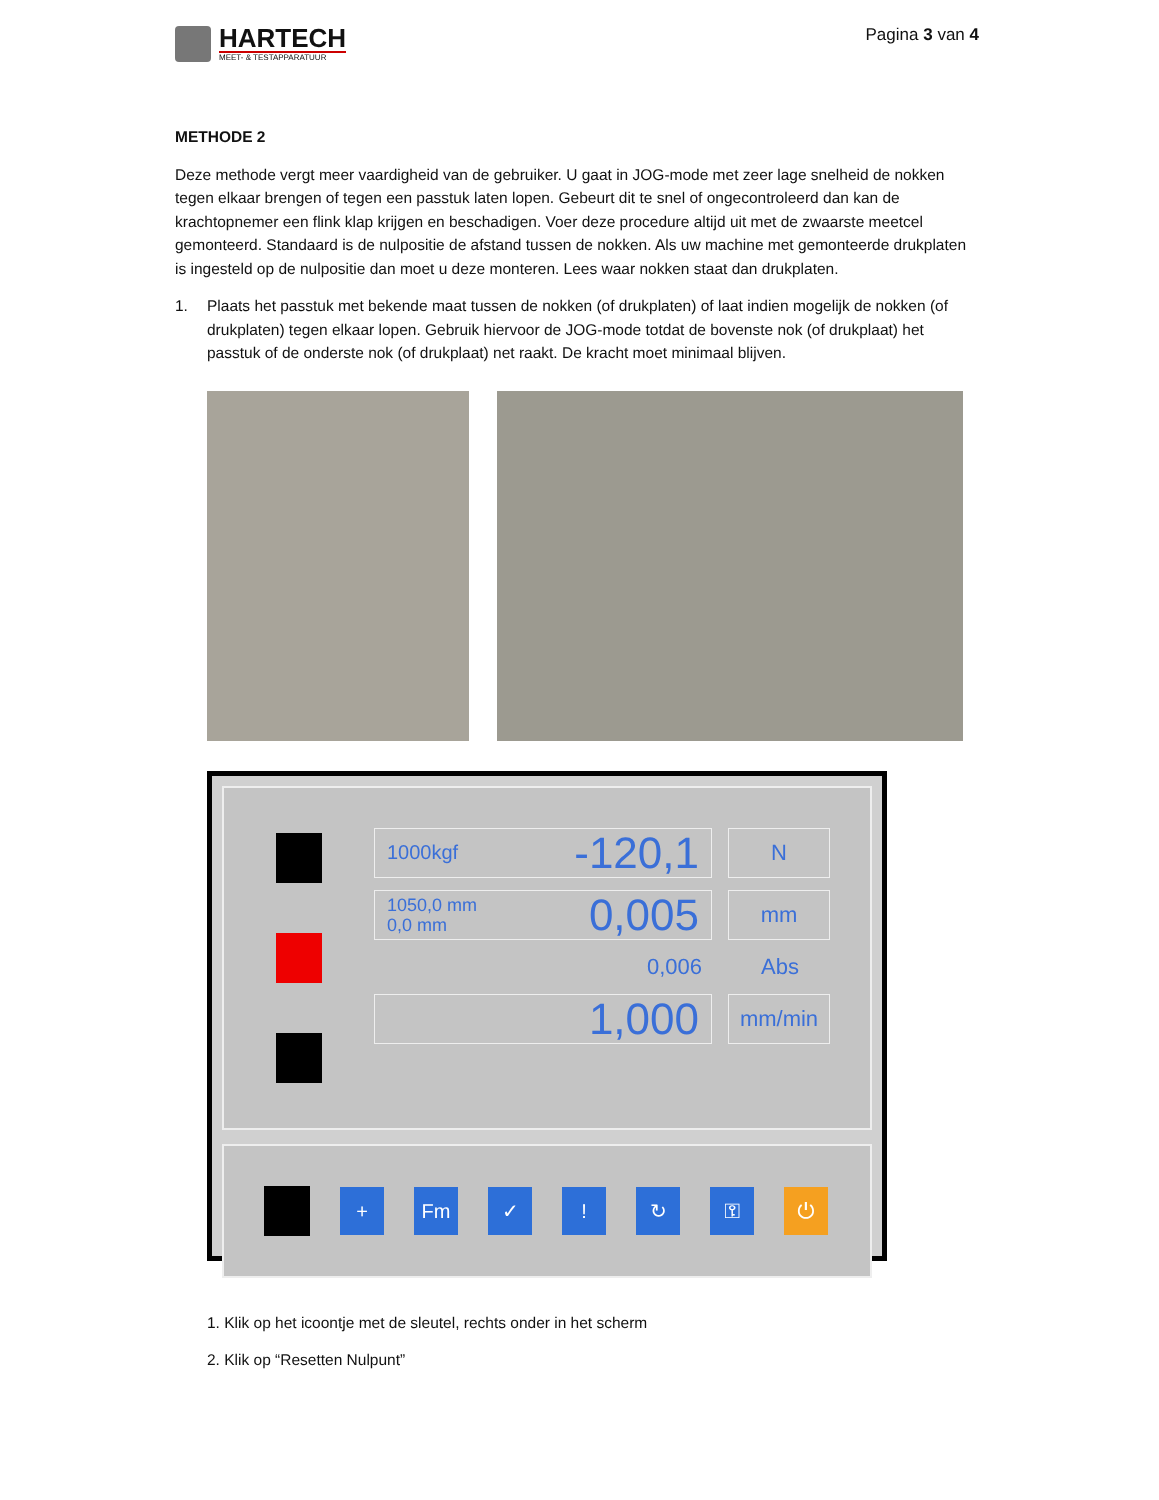HARTECH
MEET- & TESTAPPARATUUR
Pagina 3 van 4
METHODE 2
Deze methode vergt meer vaardigheid van de gebruiker. U gaat in JOG-mode met zeer lage snelheid de nokken tegen elkaar brengen of tegen een passtuk laten lopen. Gebeurt dit te snel of ongecontroleerd dan kan de krachtopnemer een flink klap krijgen en beschadigen. Voer deze procedure altijd uit met de zwaarste meetcel gemonteerd. Standaard is de nulpositie de afstand tussen de nokken. Als uw machine met gemonteerde drukplaten is ingesteld op de nulpositie dan moet u deze monteren. Lees waar nokken staat dan drukplaten.
1. Plaats het passtuk met bekende maat tussen de nokken (of drukplaten) of laat indien mogelijk de nokken (of drukplaten) tegen elkaar lopen. Gebruik hiervoor de JOG-mode totdat de bovenste nok (of drukplaat) het passtuk of de onderste nok (of drukplaat) net raakt. De kracht moet minimaal blijven.
1000kgf -120,1
N
1050,0 mm
0,0 mm 0,005
mm
0,006 Abs
1,000
mm/min
+ Fm ✓ ! ↻ ⚿ ⏻
1. Klik op het icoontje met de sleutel, rechts onder in het scherm
2. Klik op “Resetten Nulpunt”